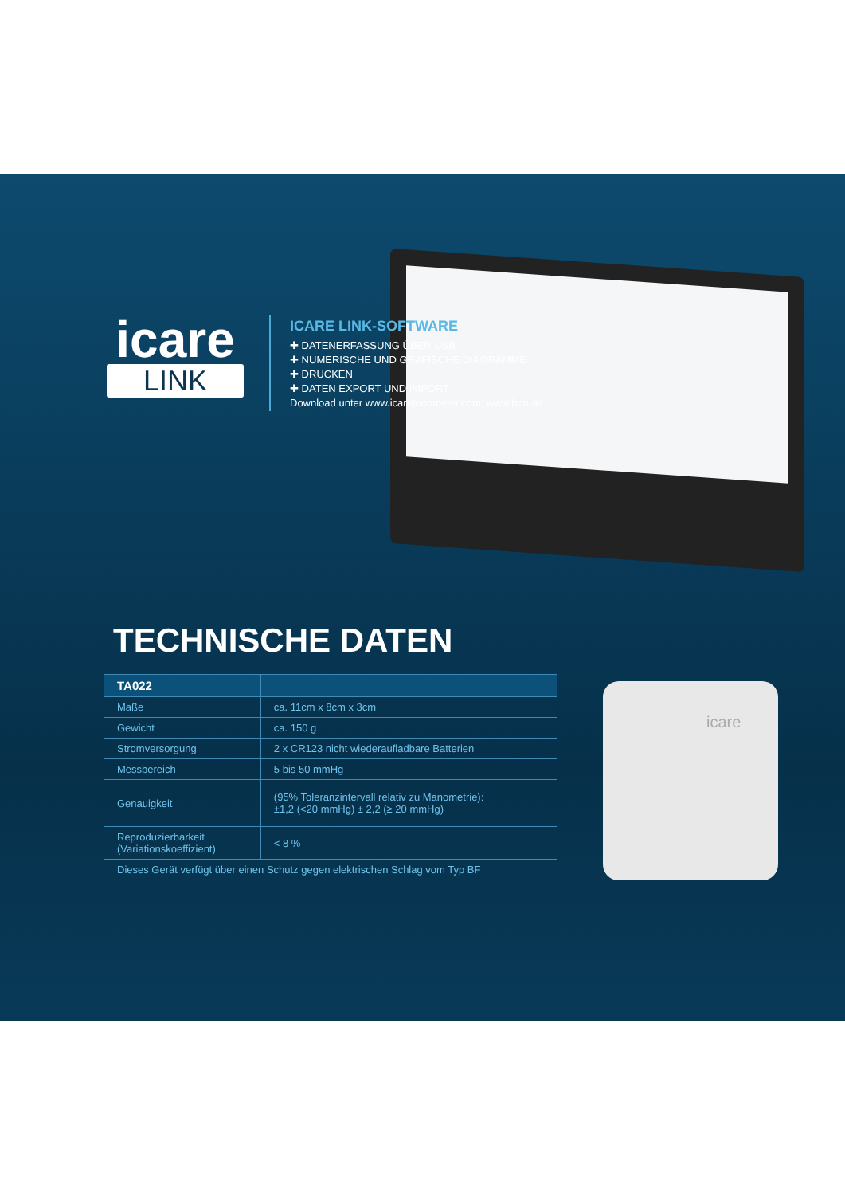icare
icare
LINK
ICARE LINK-SOFTWARE
✚ DATENERFASSUNG ÜBER USB
✚ NUMERISCHE UND GRAFISCHE DIAGRAMME
✚ DRUCKEN
✚ DATEN EXPORT UND IMPORT
Download unter www.icaretonometer.com, www.bon.de
TECHNISCHE DATEN
| TA022 | |
| --- | --- |
| Maße | ca. 11cm x 8cm x 3cm |
| Gewicht | ca. 150 g |
| Stromversorgung | 2 x CR123 nicht wiederaufladbare Batterien |
| Messbereich | 5 bis 50 mmHg |
| Genauigkeit | (95% Toleranzintervall relativ zu Manometrie): ±1,2 (<20 mmHg) ± 2,2 (≥ 20 mmHg) |
| Reproduzierbarkeit (Variationskoeffizient) | < 8 % |
| Dieses Gerät verfügt über einen Schutz gegen elektrischen Schlag vom Typ BF | |